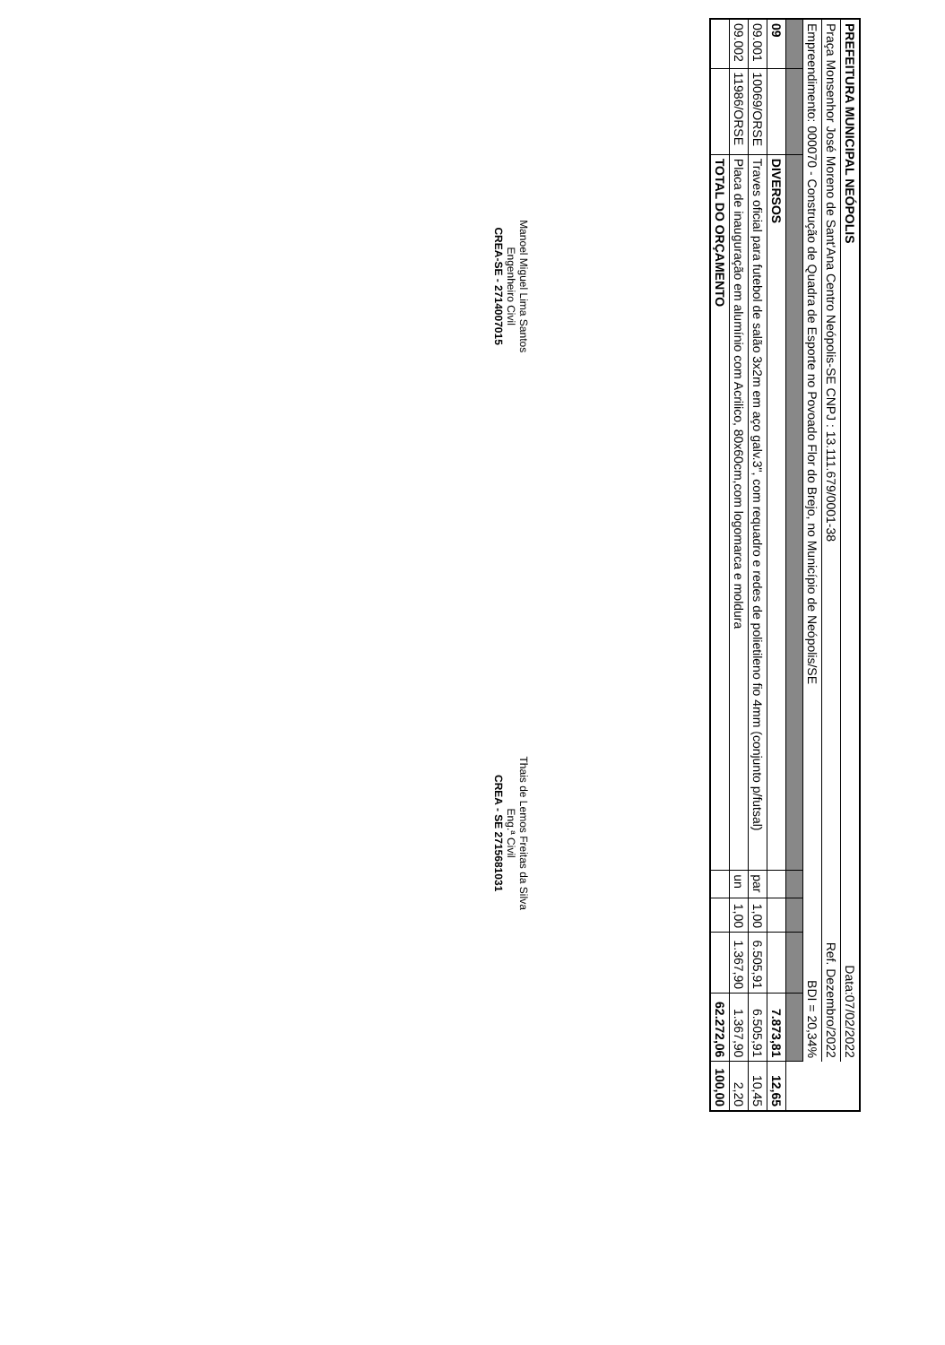| PREFEITURA MUNICIPAL NEÓPOLIS | | | | | Data:07/02/2022 | | |
| Praça Monsenhor José Moreno de Sant'Ana Centro Neópolis-SE CNPJ : 13.111.679/0001-38 | | | | | Ref. Dezembro/2022 | | |
| Empreendimento: 000070 - Construção de Quadra de Esporte no Povoado Flor do Brejo, no Município de Neópolis/SE | | | | | BDI = 20,34% | | |
| 09 | | DIVERSOS | | | | 7.873,81 | 12,65 |
| 09.001 | 10069/ORSE | Traves oficial para futebol de salão 3x2m em aço galv.3", com requadro e redes de polietileno fio 4mm (conjunto p/futsal) | par | 1,00 | 6.505,91 | 6.505,91 | 10,45 |
| 09.002 | 11986/ORSE | Placa de inauguração em alumínio com Acrilico, 80x60cm,com logomarca e moldura | un | 1,00 | 1.367,90 | 1.367,90 | 2,20 |
| | | TOTAL DO ORÇAMENTO | | | | 62.272,06 | 100,00 |
Manoel Miguel Lima Santos
Engenheiro Civil
CREA-SE - 2714007015
Thais de Lemos Freitas da Silva
Eng.ª Civil
CREA - SE 2715681031